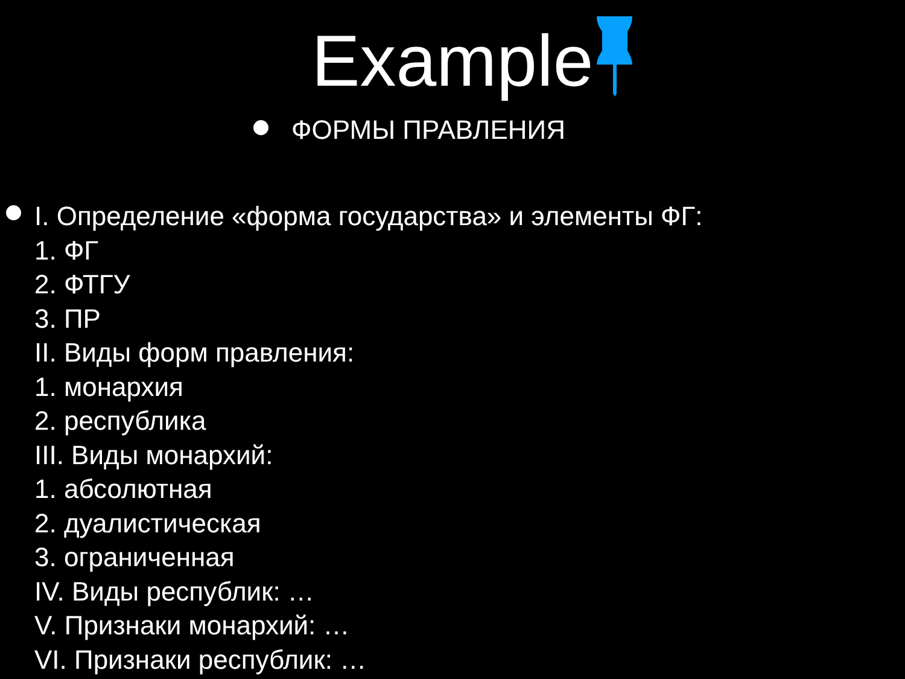Example
ФОРМЫ ПРАВЛЕНИЯ
I. Определение «форма государства» и элементы ФГ:
1. ФГ
2. ФТГУ
3. ПР
II. Виды форм правления:
1. монархия
2. республика
III. Виды монархий:
1. абсолютная
2. дуалистическая
3. ограниченная
IV. Виды республик: …
V. Признаки монархий: …
VI. Признаки республик: …